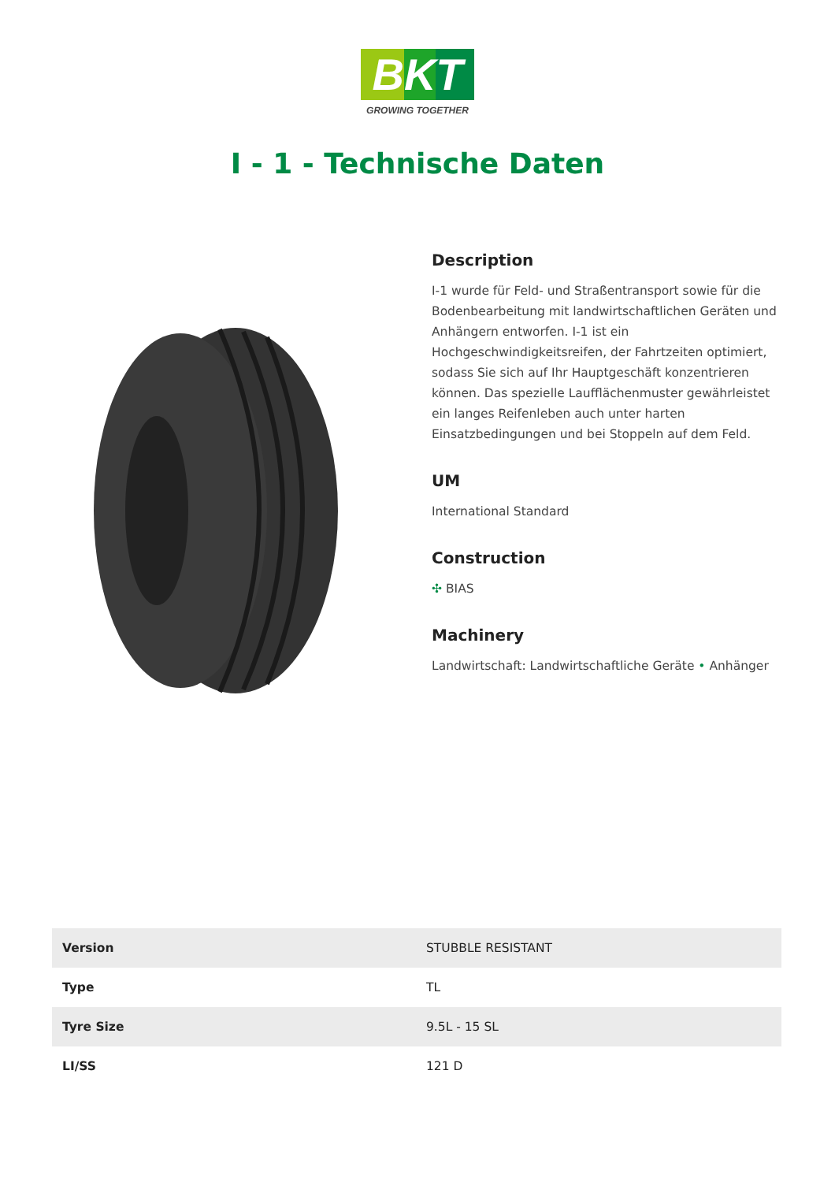BKT
GROWING TOGETHER
I - 1 - Technische Daten
Description
I-1 wurde für Feld- und Straßentransport sowie für die Bodenbearbeitung mit landwirtschaftlichen Geräten und Anhängern entworfen. I-1 ist ein Hochgeschwindigkeitsreifen, der Fahrtzeiten optimiert, sodass Sie sich auf Ihr Hauptgeschäft konzentrieren können. Das spezielle Laufflächenmuster gewährleistet ein langes Reifenleben auch unter harten Einsatzbedingungen und bei Stoppeln auf dem Feld.
UM
International Standard
Construction
✣ BIAS
Machinery
Landwirtschaft: Landwirtschaftliche Geräte • Anhänger
| Version | STUBBLE RESISTANT |
| Type | TL |
| Tyre Size | 9.5L - 15 SL |
| LI/SS | 121 D |